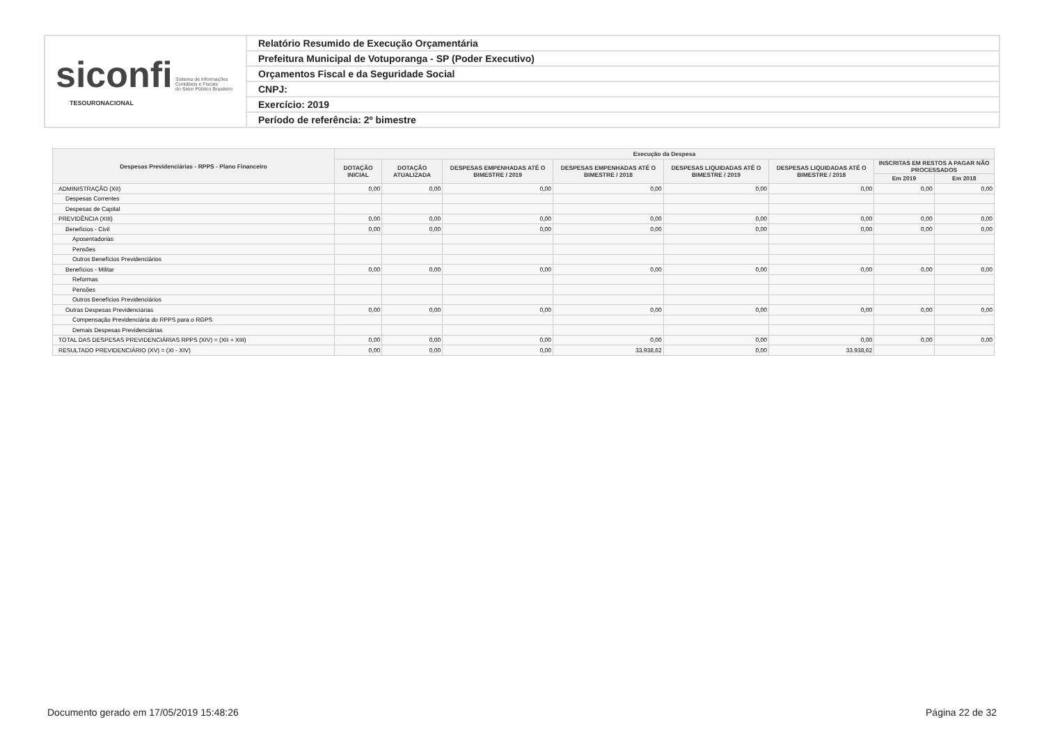siconfi Sistema de Informações
Contábeis e Fiscais
do Setor Público Brasileiro
TESOURONACIONAL
Relatório Resumido de Execução Orçamentária
Prefeitura Municipal de Votuporanga - SP (Poder Executivo)
Orçamentos Fiscal e da Seguridade Social
CNPJ:
Exercício: 2019
Período de referência: 2º bimestre
| Despesas Previdenciárias - RPPS - Plano Financeiro | Execução da Despesa | | | | | | | |
| --- | --- | --- | --- | --- | --- | --- | --- | --- |
| | DOTAÇÃO INICIAL | DOTAÇÃO ATUALIZADA | DESPESAS EMPENHADAS ATÉ O BIMESTRE / 2019 | DESPESAS EMPENHADAS ATÉ O BIMESTRE / 2018 | DESPESAS LIQUIDADAS ATÉ O BIMESTRE / 2019 | DESPESAS LIQUIDADAS ATÉ O BIMESTRE / 2018 | INSCRITAS EM RESTOS A PAGAR NÃO PROCESSADOS | |
| | | | | | | | Em 2019 | Em 2018 |
| ADMINISTRAÇÃO (XII) | 0,00 | 0,00 | 0,00 | 0,00 | 0,00 | 0,00 | 0,00 | 0,00 |
| Despesas Correntes | | | | | | | | |
| Despesas de Capital | | | | | | | | |
| PREVIDÊNCIA (XIII) | 0,00 | 0,00 | 0,00 | 0,00 | 0,00 | 0,00 | 0,00 | 0,00 |
| Benefícios - Civil | 0,00 | 0,00 | 0,00 | 0,00 | 0,00 | 0,00 | 0,00 | 0,00 |
| Aposentadorias | | | | | | | | |
| Pensões | | | | | | | | |
| Outros Benefícios Previdenciários | | | | | | | | |
| Benefícios - Militar | 0,00 | 0,00 | 0,00 | 0,00 | 0,00 | 0,00 | 0,00 | 0,00 |
| Reformas | | | | | | | | |
| Pensões | | | | | | | | |
| Outros Benefícios Previdenciários | | | | | | | | |
| Outras Despesas Previdenciárias | 0,00 | 0,00 | 0,00 | 0,00 | 0,00 | 0,00 | 0,00 | 0,00 |
| Compensação Previdenciária do RPPS para o RGPS | | | | | | | | |
| Demais Despesas Previdenciárias | | | | | | | | |
| TOTAL DAS DESPESAS PREVIDENCIÁRIAS RPPS (XIV) = (XII + XIII) | 0,00 | 0,00 | 0,00 | 0,00 | 0,00 | 0,00 | 0,00 | 0,00 |
| RESULTADO PREVIDENCIÁRIO (XV) = (XI - XIV) | 0,00 | 0,00 | 0,00 | 33.938,62 | 0,00 | 33.938,62 | | |
Documento gerado em 17/05/2019 15:48:26 Página 22 de 32